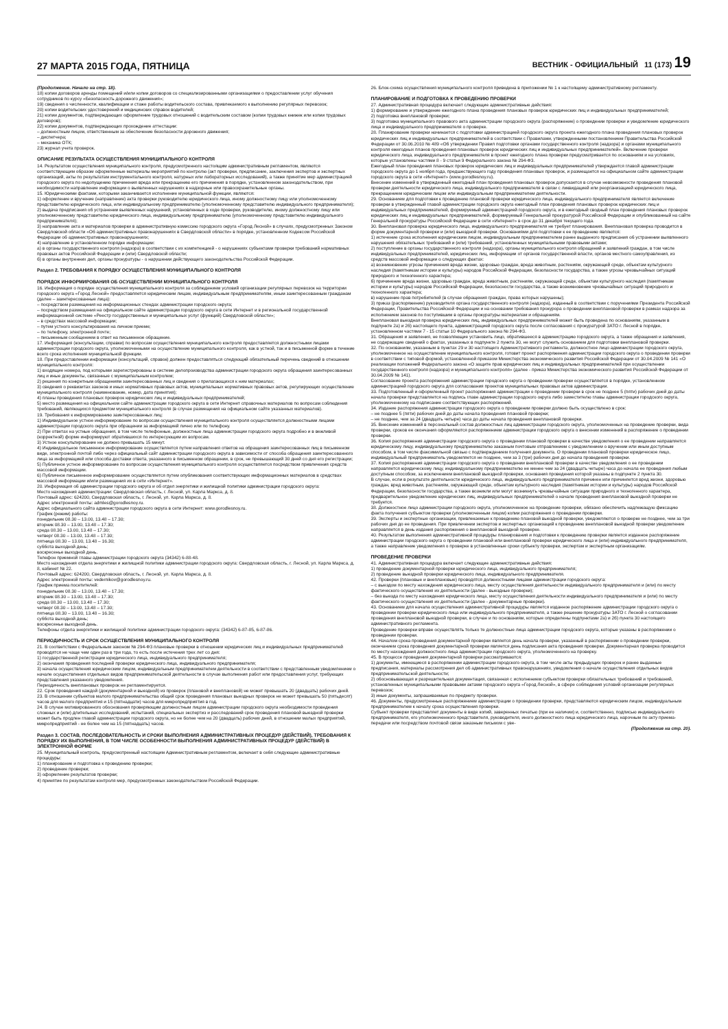27 МАРТА 2015 ГОДА, ПЯТНИЦА
ВЕСТНИК - ОФИЦИАЛЬНЫЙ 11 (173) 19
(Продолжение. Начало на стр. 18).
18) копии договоров аренды помещений и/или копии договоров со специализированными организациями о предоставлении услуг обучения сотрудников по курсу «Безопасность дорожного движения»;
19) сведения о численности, квалификации и стаже работы водительского состава, привлекаемого к выполнению регулярных перевозок;
20) копии водительских удостоверений и медицинских справок водителей;
21) копии документов, подтверждающих оформление трудовых отношений с водительским составом (копии трудовых книжек или копии трудовых договоров);
22) копии документов, подтверждающих прохождение аттестации:
– должностным лицом, ответственным за обеспечение безопасности дорожного движения;
– диспетчера;
– механика ОТК;
23) журнал учета проверок.
ОПИСАНИЕ РЕЗУЛЬТАТА ОСУЩЕСТВЛЕНИЯ МУНИЦИПАЛЬНОГО КОНТРОЛЯ
14. Результатом осуществления муниципального контроля, предусмотренного настоящим административным регламентом, являются соответствующим образом оформленные материалы мероприятий по контролю (акт проверки, предписание, заключения экспертов и экспертных организаций, акты по результатам инструментального контроля, натурных или лабораторных исследований), а также принятие мер администрацией городского округа по недопущению причинения вреда или прекращению его причинения в порядке, установленном законодательством, при необходимости направление информации о выявленных нарушениях в надзорные или правоохранительные органы.
15. Юридическими фактами, которыми заканчивается исполнение муниципальной функции, являются:
1) оформление и вручение (направление) акта проверки руководителю юридического лица, иному должностному лицу или уполномоченному представителю юридического лица, или индивидуальному предпринимателю (уполномоченному представителю индивидуального предпринимателя);
2) выдача предписания об устранении выявленных нарушений, установленных в ходе проверки, руководителю, иному должностному лицу или уполномоченному представителю юридического лица, индивидуальному предпринимателю (уполномоченному представителю индивидуального предпринимателя);
3) направление акта и материалов проверки в административную комиссию городского округа «Город Лесной» в случаях, предусмотренных Законом Свердловской области «Об административных правонарушениях в Свердловской области» в порядке, установленном Кодексом Российской Федерации об административных правонарушениях;
4) направление в установленном порядке информации:
а) в органы государственного контроля (надзора) в соответствии с их компетенцией - о нарушениях субъектами проверки требований нормативных правовых актов Российской Федерации и (или) Свердловской области;
б) в органы внутренних дел, органы прокуратуры - о нарушении действующего законодательства Российской Федерации.
Раздел 2. ТРЕБОВАНИЯ К ПОРЯДКУ ОСУЩЕСТВЛЕНИЯ МУНИЦИПАЛЬНОГО КОНТРОЛЯ
ПОРЯДОК ИНФОРМИРОВАНИЯ ОБ ОСУЩЕСТВЛЕНИИ МУНИЦИПАЛЬНОГО КОНТРОЛЯ
16. Информация о порядке осуществления муниципального контроля за соблюдением условий организации регулярных перевозок на территории городского округа «Город Лесной» предоставляется юридическим лицам, индивидуальным предпринимателям, иным заинтересованным гражданам (далее – заинтересованные лица):
– посредством размещения на информационных стендах администрации городского округа;
– посредством размещения на официальном сайте администрации городского округа в сети Интернет и в региональной государственной информационной системе «Реестр государственных и муниципальных услуг (функций) Свердловской области»;
– в средствах массовой информации;
– путем устного консультирования на личном приеме;
– по телефону, электронной почте;
– письменным сообщением в ответ на письменное обращение.
17. Информация (консультации, справки) по вопросам осуществления муниципального контроля предоставляется должностными лицами администрации городского округа, уполномоченными на осуществление муниципального контроля, как в устной, так и в письменной форме в течение всего срока исполнения муниципальной функции.
18. При предоставлении информации (консультаций, справок) должен предоставляться следующий обязательный перечень сведений в отношении муниципального контроля:
1) входящие номера, под которыми зарегистрированы в системе делопроизводства администрации городского округа обращения заинтересованных лиц и иные документы, связанные с муниципальным контролем;
2) решения по конкретным обращениям заинтересованных лиц и сведения о прилагающихся к ним материалах;
3) сведения о реквизитах законов и иных нормативных правовых актов, муниципальных нормативных правовых актов, регулирующих осуществление муниципального контроля (наименование, номер, дата принятия);
4) планы проведения плановых проверок юридических лиц и индивидуальных предпринимателей;
5) место размещения на официальном сайте администрации городского округа в сети Интернет справочных материалов по вопросам соблюдения требований, являющихся предметом муниципального контроля (в случае размещения на официальном сайте указанных материалов).
19. Требования к информированию заинтересованных лиц:
1) Индивидуальное устное информирование по вопросам осуществления муниципального контроля осуществляется должностными лицами администрации городского округа при обращении за информацией лично или по телефону.
2) При ответах на устные обращения, в том числе телефонные, должностные лица администрации городского округа подробно и в вежливой (корректной) форме информируют обратившихся по интересующим их вопросам.
3) Устное консультирование не должно превышать 15 минут.
4) Индивидуальное письменное информирование осуществляется путем направления ответов на обращения заинтересованных лиц в письменном виде, электронной почтой либо через официальный сайт администрации городского округа в зависимости от способа обращения заинтересованного лица за информацией или способа доставки ответа, указанного в письменном обращении, в срок, не превышающий 30 дней со дня его регистрации;
5) Публичное устное информирование по вопросам осуществления муниципального контроля осуществляется посредством привлечения средств массовой информации.
6) Публичное письменное информирование осуществляется путем опубликования соответствующих информационных материалов в средствах массовой информации и/или размещения их в сети «Интернет».
20. Информация об администрации городского округа и об отдел энергетики и жилищной политики администрации городского округа:
Место нахождения администрации: Свердловская область, г. Лесной, ул. Карла Маркса, д. 8.
Почтовый адрес: 624200, Свердловская область, г. Лесной, ул. Карла Маркса, д. 8.
Адрес электронной почты: admles@gorodlesnoy.ru.
Адрес официального сайта администрации городского округа в сети Интернет: www.gorodlesnoy.ru.
График (режим) работы:
понедельник 08.30 – 13.00, 13.48 – 17.30;
вторник 08.30 – 13.00, 13.48 – 17.30;
среда 08.30 – 13.00, 13.48 – 17.30;
четверг 08.30 – 13.00, 13.48 – 17.30;
пятница 08.30 – 13.00, 13.48 – 16.30;
суббота выходной день;
воскресенье выходной день.
Телефон приемной главы администрации городского округа (34342) 6-88-48.
Место нахождения отдела энергетики и жилищной политики администрации городского округа: Свердловская область, г. Лесной, ул. Карла Маркса, д. 8, кабинет № 22.
Почтовый адрес: 624200, Свердловская область, г. Лесной, ул. Карла Маркса, д. 8.
Адрес электронной почты: vedernikov@gorodlesnoy.ru.
График приема посетителей:
понедельник 08.30 – 13.00, 13.48 – 17.30;
вторник 08.30 – 13.00, 13.48 – 17.30;
среда 08.30 – 13.00, 13.48 – 17.30;
четверг 08.30 – 13.00, 13.48 – 17.30;
пятница 08.30 – 13.00, 13.48 – 16.30;
суббота выходной день;
воскресенье выходной день.
Телефоны отдела энергетики и жилищной политики администрации городского округа: (34342) 6-87-85, 6-87-86.
ПЕРИОДИЧНОСТЬ И СРОК ОСУЩЕСТВЛЕНИЯ МУНИЦИПАЛЬНОГО КОНТРОЛЯ
21. В соответствии с Федеральным законом № 294-ФЗ плановые проверки в отношении юридических лиц и индивидуальных предпринимателей проводятся не чаще чем один раз в три года, то есть после истечения трех лет со дня:
1) государственной регистрации юридического лица, индивидуального предпринимателя;
2) окончания проведения последней проверки юридического лица, индивидуального предпринимателя;
3) начала осуществления юридическим лицом, индивидуальным предпринимателем деятельности в соответствии с представленным уведомлением о начале осуществления отдельных видов предпринимательской деятельности в случае выполнения работ или предоставления услуг, требующих представления указанного уведомления.
Периодичность внеплановых проверок не регламентируется.
22. Срок проведения каждой (документарной и выездной) из проверок (плановой и внеплановой) не может превышать 20 (двадцать) рабочих дней.
23. В отношении субъектов малого предпринимательства общий срок проведения плановых выездных проверок не может превышать 50 (пятьдесят) часов для малого предприятия и 15 (пятнадцати) часов для микропредприятия в год.
24. В случае мотивированного обоснования проверяющим должностным лицом администрации городского округа необходимости проведения сложных и (или) длительных исследований, испытаний, специальных экспертиз и расследований срок проведения плановой выездной проверки может быть продлен главой администрации городского округа, но не более чем на 20 (двадцать) рабочих дней, в отношении малых предприятий, микропредприятий - не более чем на 15 (пятнадцать) часов.
Раздел 3. СОСТАВ, ПОСЛЕДОВАТЕЛЬНОСТЬ И СРОКИ ВЫПОЛНЕНИЯ АДМИНИСТРАТИВНЫХ ПРОЦЕДУР (ДЕЙСТВИЙ), ТРЕБОВАНИЯ К ПОРЯДКУ ИХ ВЫПОЛНЕНИЯ, В ТОМ ЧИСЛЕ ОСОБЕННОСТИ ВЫПОЛНЕНИЯ АДМИНИСТРАТИВНЫХ ПРОЦЕДУР (ДЕЙСТВИЙ) В ЭЛЕКТРОННОЙ ФОРМЕ
25. Муниципальный контроль, предусмотренный настоящим Административным регламентом, включает в себя следующие административные процедуры:
1) планирование и подготовка к проведению проверки;
2) проведение проверки;
3) оформление результатов проверки;
4) принятие по результатам контроля мер, предусмотренных законодательством Российской Федерации.
26. Блок-схема осуществления муниципального контроля приведена в приложении № 1 к настоящему административному регламенту.
ПЛАНИРОВАНИЕ И ПОДГОТОВКА К ПРОВЕДЕНИЮ ПРОВЕРКИ
27. Административная процедура включает следующие административные действия:
1) формирование и утверждение ежегодного плана проведения плановых проверок юридических лиц и индивидуальных предпринимателей;
2) подготовка внеплановой проверки;
3) подготовка муниципального правового акта администрации городского округа (распоряжение) о проведении проверки и уведомление юридического лица и индивидуального предпринимателя о проверке.
28. Планирование проверки начинается с подготовки администрацией городского округа проекта ежегодного плана проведения плановых проверок юридических лиц и индивидуальных предпринимателей в соответствии с Правилами, утвержденными постановлением Правительства Российской Федерации от 30.06.2010 № 489 «Об утверждении Правил подготовки органами государственного контроля (надзора) и органами муниципального контроля ежегодных планов проведения плановых проверок юридических лиц и индивидуальных предпринимателей». Включение проверки юридического лица, индивидуального предпринимателя в проект ежегодного плана проверки предусматривается по основаниям и на условиях, которые установлены частями 8 - 9 статьи 9 Федерального закона № 294-ФЗ.
Ежегодный план проведения плановых проверок юридических лиц и индивидуальных предпринимателей утверждается главой администрации городского округа до 1 ноября года, предшествующего году проведения плановых проверок, и размещается на официальном сайте администрации городского округа в сети «Интернет» (www.gorodlesnoy.ru).
Внесение изменений в утвержденный ежегодный план проведения плановых проверок допускается в случае невозможности проведения плановой проверки деятельности юридического лица, индивидуального предпринимателя в связи с ликвидацией или реорганизацией юридического лица, прекращением юридическим лицом или индивидуальным предпринимателем деятельности.
29. Основанием для подготовки к проведению плановой проверки юридического лица, индивидуального предпринимателя является включение проверки в утвержденный главой администрации городского округа ежегодный план проведения плановых проверок юридических лиц и индивидуальных предпринимателей, формируемый администрацией городского округа, и в ежегодный сводный план проведения плановых проверок юридических лиц и индивидуальных предпринимателей, формируемый Генеральной прокуратурой Российской Федерации и опубликованный на сайте Генеральной прокуратуры Российской Федерации в сети «Интернет» в срок до 31 декабря текущего года.
30. Внеплановая проверка юридического лица, индивидуального предпринимателя не требует планирования. Внеплановая проверка проводится в форме документарной проверки и (или) выездной проверки. Основаниями для подготовки к ее проведению являются:
1) истечение срока исполнения юридическим лицом, индивидуальным предпринимателем ранее выданного предписания об устранении выявленного нарушения обязательных требований и (или) требований, установленных муниципальными правовыми актами;
2) поступление в органы государственного контроля (надзора), органы муниципального контроля обращений и заявлений граждан, в том числе индивидуальных предпринимателей, юридических лиц, информации от органов государственной власти, органов местного самоуправления, из средств массовой информации о следующих фактах:
а) возникновение угрозы причинения вреда жизни, здоровью граждан, вреда животным, растениям, окружающей среде, объектам культурного наследия (памятникам истории и культуры) народов Российской Федерации, безопасности государства, а также угрозы чрезвычайных ситуаций природного и техногенного характера;
б) причинение вреда жизни, здоровью граждан, вреда животным, растениям, окружающей среде, объектам культурного наследия (памятникам истории и культуры) народов Российской Федерации, безопасности государства, а также возникновение чрезвычайных ситуаций природного и техногенного характера;
в) нарушение прав потребителей (в случае обращения граждан, права которых нарушены);
3) приказ (распоряжение) руководителя органа государственного контроля (надзора), изданный в соответствии с поручениями Президента Российской Федерации, Правительства Российской Федерации и на основании требования прокурора о проведении внеплановой проверки в рамках надзора за исполнением законов по поступившим в органы прокуратуры материалам и обращениям.
Внеплановая выездная проверка юридических лиц, индивидуальных предпринимателей может быть проведена по основаниям, указанным в подпункте 2а) и 2б) настоящего пункта, администрацией городского округа после согласования с прокуратурой ЗАТО г. Лесной в порядке, установленном частями 7 - 15 статьи 10 Федерального закона № 294-ФЗ.
31. Обращения и заявления, не позволяющие установить лицо, обратившееся в администрацию городского округа, а также обращения и заявления, не содержащие сведений о фактах, указанных в подпункте 2 пункта 30, не могут служить основанием для подготовки внеплановой проверки.
32. По основаниям, указанным в пунктах 29 и 30 настоящего Административного регламента, должностное лицо администрации городского округа, уполномоченное на осуществление муниципального контроля, готовит проект распоряжения администрации городского округа о проведении проверки в соответствии с типовой формой, установленной приказом Министерства экономического развития Российской Федерации от 30.04.2009 № 141 «О реализации положений Федерального закона «О защите прав юридических лиц и индивидуальных предпринимателей при осуществлении государственного контроля (надзора) и муниципального контроля» (далее - приказ Министерства экономического развития Российской Федерации от 30.04.2009 № 141).
Согласование проекта распоряжения администрации городского округа о проведении проверки осуществляется в порядке, установленном администрацией городского округа для согласования проектов муниципальных правовых актов администрации.
33. Подготовленный и оформленный проект распоряжения администрации о проведении проверки в срок не позднее 5 (пяти) рабочих дней до даты начала проверки представляется на подпись главе администрации городского округа либо заместителю главы администрации городского округа, уполномоченному на подписание соответствующих распоряжений.
34. Издание распоряжения администрации городского округа о проведении проверки должно быть осуществлено в срок:
– не позднее 5 (пяти) рабочих дней до даты начала проведения плановой проверки;
– не позднее, чем за 24 (двадцать четыре) часа до даты начала проведения внеплановой проверки.
35. Внесение изменений в персональный состав должностных лиц администрации городского округа, уполномоченных на проведение проверки, вида проверки, сроков ее окончания оформляются распоряжением администрации городского округа о внесении изменений в распоряжение о проведении проверки.
36. Копия распоряжения администрации городского округа о проведении плановой проверки в качестве уведомления о ее проведении направляется юридическому лицу, индивидуальному предпринимателю заказным почтовым отправлением с уведомлением о вручении или иным доступным способом, в том числе факсимильной связью с подтверждением получения документа. О проведении плановой проверки юридическое лицо, индивидуальный предприниматель уведомляется не позднее, чем за 3 (три) рабочих дня до начала проведения проверки.
37. Копия распоряжения администрации городского округа о проведении внеплановой проверки в качестве уведомления о ее проведении направляется юридическому лицу, индивидуальному предпринимателю не менее чем за 24 (двадцать четыре) часа до начала ее проведения любым доступным способом, за исключением внеплановой выездной проверки, основания проведения которой указаны в подпункте 2 пункта 30.
В случае, если в результате деятельности юридического лица, индивидуального предпринимателя причинен или причиняется вред жизни, здоровью граждан, вред животным, растениям, окружающей среде, объектам культурного наследия (памятникам истории и культуры) народов Российской Федерации, безопасности государства, а также возникли или могут возникнуть чрезвычайные ситуации природного и техногенного характера, предварительное уведомление юридических лиц, индивидуальных предпринимателей о начале проведения внеплановой выездной проверки не требуется.
38. Должностное лицо администрации городского округа, уполномоченное на проведение проверки, обязано обеспечить надлежащую фиксацию факта получения субъектом проверки (уполномоченным лицом) копии распоряжения о проведении проверки.
39. Эксперты и экспертные организации, привлекаемые к проведению плановой выездной проверки, уведомляются о проверке не позднее, чем за три рабочих дня до ее проведения. При привлечении экспертов и экспертных организаций к проведению внеплановой выездной проверки уведомление направляется в день издания распоряжения о внеплановой выездной проверке.
40. Результатом выполнения административной процедуры планирования и подготовки к проведению проверки является изданное распоряжение администрации городского округа о проведении плановой или внеплановой проверки юридического лица и (или) индивидуального предпринимателя, а также направление уведомления о проверке в установленные сроки субъекту проверки, экспертам и экспертным организациям.
ПРОВЕДЕНИЕ ПРОВЕРКИ
41. Административная процедура включает следующие административные действия:
1) проведение документарной проверки юридического лица, индивидуального предпринимателя;
2) проведение выездной проверки юридического лица, индивидуального предпринимателя.
42. Проверки (плановые и внеплановые) проводятся должностными лицами администрации городского округа:
– с выездом по месту нахождения юридического лица, месту осуществления деятельности индивидуального предпринимателя и (или) по месту фактического осуществления их деятельности (далее - выездные проверки);
– без выезда по месту нахождения юридического лица, месту осуществления деятельности индивидуального предпринимателя и (или) по месту фактического осуществления их деятельности (далее - документарные проверки).
43. Основанием для начала осуществления административной процедуры является изданное распоряжение администрации городского округа о проведении проверки юридического лица или индивидуального предпринимателя, а также решение прокуратуры ЗАТО г. Лесной о согласовании проведения внеплановой выездной проверки, в случае и по основаниям, которые определены подпунктами 2а) и 2б) пункта 30 настоящего административного регламента.
Проведение проверки вправе осуществлять только те должностные лица администрации городского округа, которые указаны в распоряжении о проведении проверки.
44. Началом срока проведения документарной проверки является день начала проверки, указанный в распоряжении о проведении проверки, окончанием срока проведения документарной проверки является день подписания акта проведения проверки. Документарная проверка проводится по месту нахождения должностного лица администрации городского округа, уполномоченного на проверку.
45. В процессе проведения документарной проверки рассматриваются:
1) документы, имеющиеся в распоряжении администрации городского округа, в том числе акты предыдущих проверок и ранее выданные предписания, материалы рассмотрения дел об административных правонарушениях, уведомления о начале осуществления отдельных видов предпринимательской деятельности;
2) обосновывающая и разрешительная документация, связанная с исполнением субъектом проверки обязательных требований и требований, установленных муниципальными правовыми актами городского округа «Город Лесной», в сфере соблюдения условий организации регулярных перевозок;
3) иные документы, запрашиваемые по предмету проверки.
46. Документы, предусмотренные распоряжением администрации о проведении проверки, представляются юридическим лицом, индивидуальным предпринимателем к началу срока осуществления проверки.
Субъект проверки представляет документы в виде копий, заверенных печатью (при ее наличии) и, соответственно, подписью индивидуального предпринимателя, его уполномоченного представителя, руководителя, иного должностного лица юридического лица, нарочным по акту приема-передачи или посредством почтовой связи заказным письмом с уве-
(Продолжение на стр. 20).